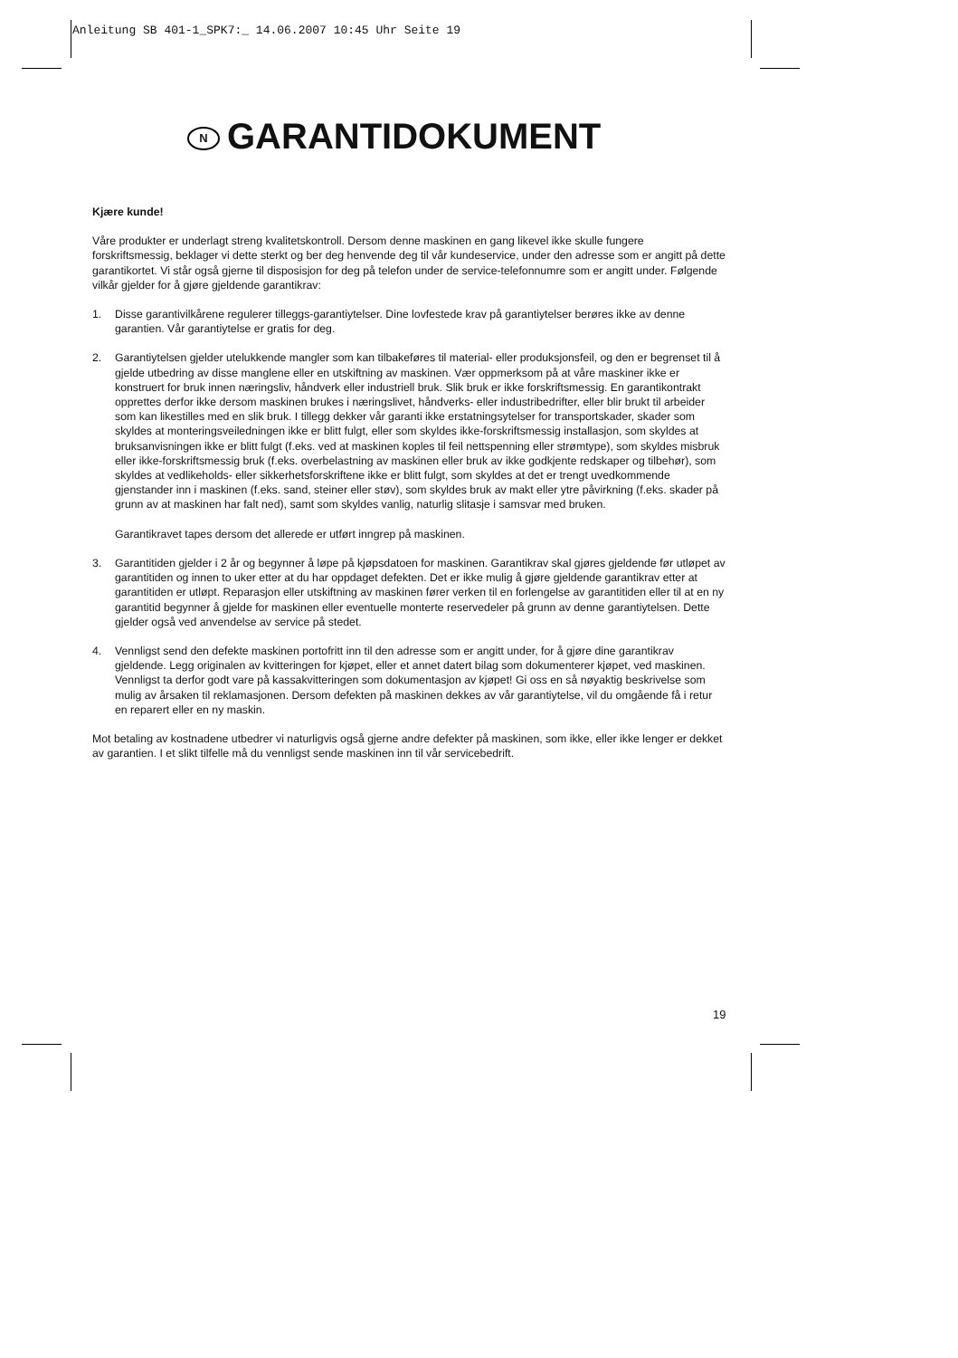Anleitung SB 401-1_SPK7:_ 14.06.2007 10:45 Uhr Seite 19
N GARANTIDOKUMENT
Kjære kunde!
Våre produkter er underlagt streng kvalitetskontroll. Dersom denne maskinen en gang likevel ikke skulle fungere forskriftsmessig, beklager vi dette sterkt og ber deg henvende deg til vår kundeservice, under den adresse som er angitt på dette garantikortet. Vi står også gjerne til disposisjon for deg på telefon under de service-telefonnumre som er angitt under. Følgende vilkår gjelder for å gjøre gjeldende garantikrav:
1. Disse garantivilkårene regulerer tilleggs-garantiytelser. Dine lovfestede krav på garantiytelser berøres ikke av denne garantien. Vår garantiytelse er gratis for deg.
2. Garantiytelsen gjelder utelukkende mangler som kan tilbakeføres til material- eller produksjonsfeil, og den er begrenset til å gjelde utbedring av disse manglene eller en utskiftning av maskinen. Vær oppmerksom på at våre maskiner ikke er konstruert for bruk innen næringsliv, håndverk eller industriell bruk. Slik bruk er ikke forskriftsmessig. En garantikontrakt opprettes derfor ikke dersom maskinen brukes i næringslivet, håndverks- eller industribedrifter, eller blir brukt til arbeider som kan likestilles med en slik bruk. I tillegg dekker vår garanti ikke erstatningsytelser for transportskader, skader som skyldes at monteringsveiledningen ikke er blitt fulgt, eller som skyldes ikke-forskriftsmessig installasjon, som skyldes at bruksanvisningen ikke er blitt fulgt (f.eks. ved at maskinen koples til feil nettspenning eller strømtype), som skyldes misbruk eller ikke-forskriftsmessig bruk (f.eks. overbelastning av maskinen eller bruk av ikke godkjente redskaper og tilbehør), som skyldes at vedlikeholds- eller sikkerhetsforskriftene ikke er blitt fulgt, som skyldes at det er trengt uvedkommende gjenstander inn i maskinen (f.eks. sand, steiner eller støv), som skyldes bruk av makt eller ytre påvirkning (f.eks. skader på grunn av at maskinen har falt ned), samt som skyldes vanlig, naturlig slitasje i samsvar med bruken.
Garantikravet tapes dersom det allerede er utført inngrep på maskinen.
3. Garantitiden gjelder i 2 år og begynner å løpe på kjøpsdatoen for maskinen. Garantikrav skal gjøres gjeldende før utløpet av garantitiden og innen to uker etter at du har oppdaget defekten. Det er ikke mulig å gjøre gjeldende garantikrav etter at garantitiden er utløpt. Reparasjon eller utskiftning av maskinen fører verken til en forlengelse av garantitiden eller til at en ny garantitid begynner å gjelde for maskinen eller eventuelle monterte reservedeler på grunn av denne garantiytelsen. Dette gjelder også ved anvendelse av service på stedet.
4. Vennligst send den defekte maskinen portofritt inn til den adresse som er angitt under, for å gjøre dine garantikrav gjeldende. Legg originalen av kvitteringen for kjøpet, eller et annet datert bilag som dokumenterer kjøpet, ved maskinen. Vennligst ta derfor godt vare på kassakvitteringen som dokumentasjon av kjøpet! Gi oss en så nøyaktig beskrivelse som mulig av årsaken til reklamasjonen. Dersom defekten på maskinen dekkes av vår garantiytelse, vil du omgående få i retur en reparert eller en ny maskin.
Mot betaling av kostnadene utbedrer vi naturligvis også gjerne andre defekter på maskinen, som ikke, eller ikke lenger er dekket av garantien. I et slikt tilfelle må du vennligst sende maskinen inn til vår servicebedrift.
19